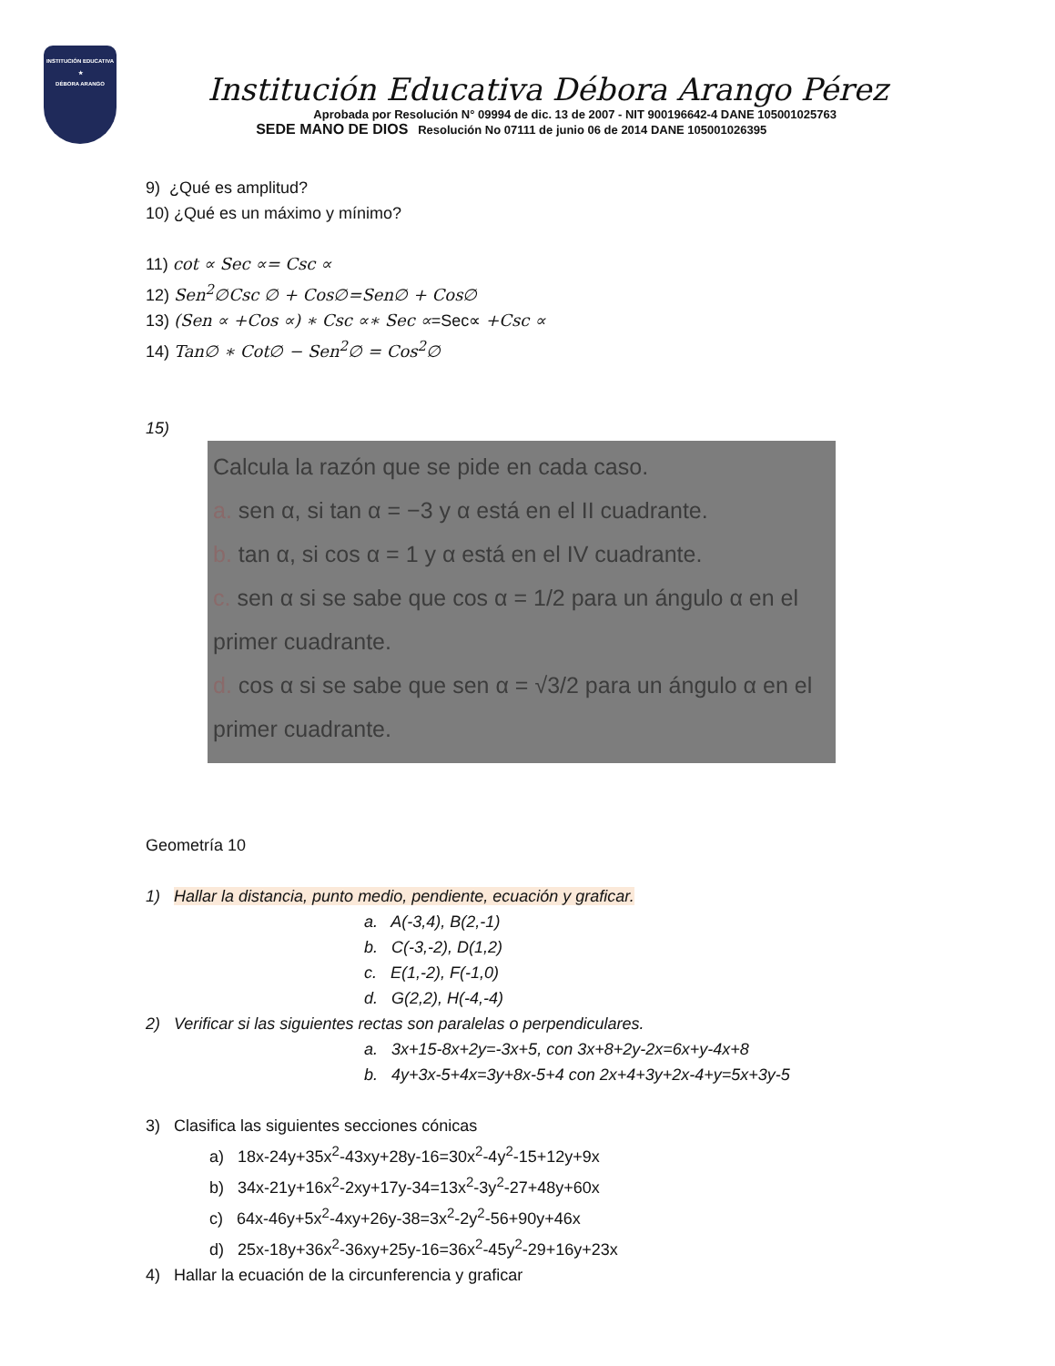INSTITUCIÓN EDUCATIVA
★
DÉBORA ARANGO
Institución Educativa Débora Arango Pérez
Aprobada por Resolución N° 09994 de dic. 13 de 2007 - NIT 900196642-4 DANE 105001025763
SEDE MANO DE DIOS Resolución No 07111 de junio 06 de 2014 DANE 105001026395
9) ¿Qué es amplitud?
10) ¿Qué es un máximo y mínimo?
11) cot ∝ Sec ∝= Csc ∝
12) Sen<sup>2</sup>∅Csc ∅ + Cos∅=Sen∅ + Cos∅
13) (Sen ∝ +Cos ∝) ∗ Csc ∝∗ Sec ∝=Sec∝ +Csc ∝
14) Tan∅ ∗ Cot∅ − Sen<sup>2</sup>∅ = Cos<sup>2</sup>∅
15)
Calcula la razón que se pide en cada caso.
a. sen α, si tan α = −3 y α está en el II cuadrante.
b. tan α, si cos α = 1 y α está en el IV cuadrante.
c. sen α si se sabe que cos α = 1/2 para un ángulo α en el primer cuadrante.
d. cos α si se sabe que sen α = √3/2 para un ángulo α en el primer cuadrante.
Geometría 10
1) Hallar la distancia, punto medio, pendiente, ecuación y graficar.
a. A(-3,4), B(2,-1)
b. C(-3,-2), D(1,2)
c. E(1,-2), F(-1,0)
d. G(2,2), H(-4,-4)
2) Verificar si las siguientes rectas son paralelas o perpendiculares.
a. 3x+15-8x+2y=-3x+5, con 3x+8+2y-2x=6x+y-4x+8
b. 4y+3x-5+4x=3y+8x-5+4 con 2x+4+3y+2x-4+y=5x+3y-5
3) Clasifica las siguientes secciones cónicas
a) 18x-24y+35x<sup>2</sup>-43xy+28y-16=30x<sup>2</sup>-4y<sup>2</sup>-15+12y+9x
b) 34x-21y+16x<sup>2</sup>-2xy+17y-34=13x<sup>2</sup>-3y<sup>2</sup>-27+48y+60x
c) 64x-46y+5x<sup>2</sup>-4xy+26y-38=3x<sup>2</sup>-2y<sup>2</sup>-56+90y+46x
d) 25x-18y+36x<sup>2</sup>-36xy+25y-16=36x<sup>2</sup>-45y<sup>2</sup>-29+16y+23x
4) Hallar la ecuación de la circunferencia y graficar